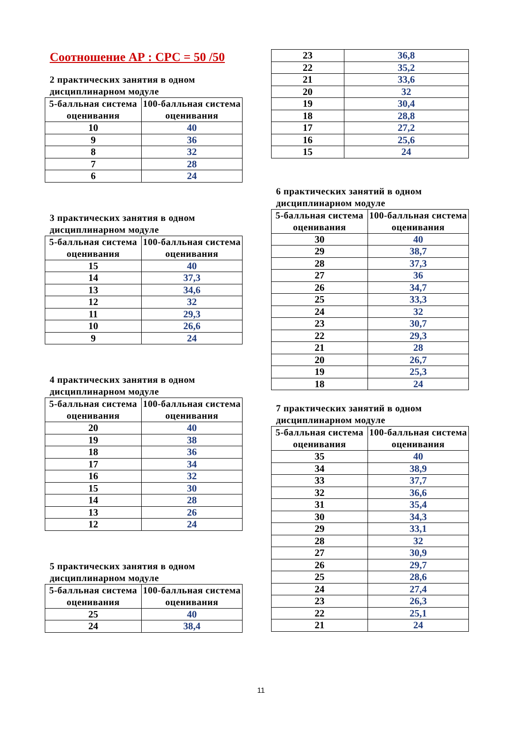Соотношение АР : СРС = 50 /50
2 практических занятия в одном дисциплинарном модуле
| 5-балльная система оценивания | 100-балльная система оценивания |
| --- | --- |
| 10 | 40 |
| 9 | 36 |
| 8 | 32 |
| 7 | 28 |
| 6 | 24 |
3 практических занятия в одном дисциплинарном модуле
| 5-балльная система оценивания | 100-балльная система оценивания |
| --- | --- |
| 15 | 40 |
| 14 | 37,3 |
| 13 | 34,6 |
| 12 | 32 |
| 11 | 29,3 |
| 10 | 26,6 |
| 9 | 24 |
4 практических занятия в одном дисциплинарном модуле
| 5-балльная система оценивания | 100-балльная система оценивания |
| --- | --- |
| 20 | 40 |
| 19 | 38 |
| 18 | 36 |
| 17 | 34 |
| 16 | 32 |
| 15 | 30 |
| 14 | 28 |
| 13 | 26 |
| 12 | 24 |
5 практических занятия в одном дисциплинарном модуле
| 5-балльная система оценивания | 100-балльная система оценивания |
| --- | --- |
| 25 | 40 |
| 24 | 38,4 |
| 23 | 36,8 |
| 22 | 35,2 |
| 21 | 33,6 |
| 20 | 32 |
| 19 | 30,4 |
| 18 | 28,8 |
| 17 | 27,2 |
| 16 | 25,6 |
| 15 | 24 |
6 практических занятий в одном дисциплинарном модуле
| 5-балльная система оценивания | 100-балльная система оценивания |
| --- | --- |
| 30 | 40 |
| 29 | 38,7 |
| 28 | 37,3 |
| 27 | 36 |
| 26 | 34,7 |
| 25 | 33,3 |
| 24 | 32 |
| 23 | 30,7 |
| 22 | 29,3 |
| 21 | 28 |
| 20 | 26,7 |
| 19 | 25,3 |
| 18 | 24 |
7 практических занятий в одном дисциплинарном модуле
| 5-балльная система оценивания | 100-балльная система оценивания |
| --- | --- |
| 35 | 40 |
| 34 | 38,9 |
| 33 | 37,7 |
| 32 | 36,6 |
| 31 | 35,4 |
| 30 | 34,3 |
| 29 | 33,1 |
| 28 | 32 |
| 27 | 30,9 |
| 26 | 29,7 |
| 25 | 28,6 |
| 24 | 27,4 |
| 23 | 26,3 |
| 22 | 25,1 |
| 21 | 24 |
11